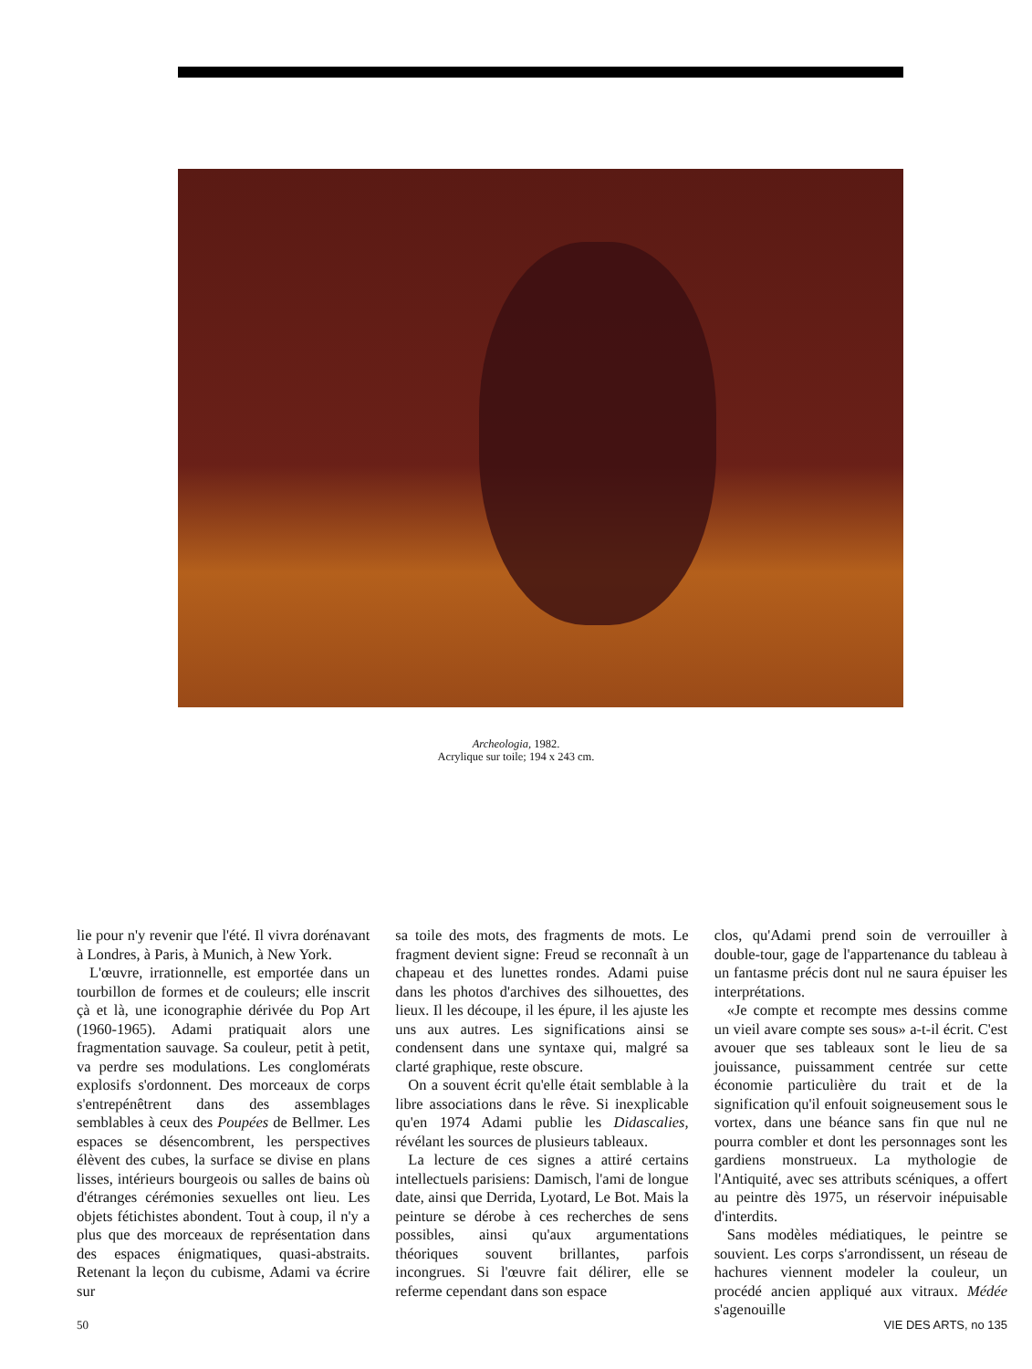Archeologia, 1982.
Acrylique sur toile; 194 x 243 cm.
lie pour n'y revenir que l'été. Il vivra dorénavant à Londres, à Paris, à Munich, à New York.
L'œuvre, irrationnelle, est emportée dans un tourbillon de formes et de couleurs; elle inscrit çà et là, une iconographie dérivée du Pop Art (1960-1965). Adami pratiquait alors une fragmentation sauvage. Sa couleur, petit à petit, va perdre ses modulations. Les conglomérats explosifs s'ordonnent. Des morceaux de corps s'entrepénêtrent dans des assemblages semblables à ceux des Poupées de Bellmer. Les espaces se désencombrent, les perspectives élèvent des cubes, la surface se divise en plans lisses, intérieurs bourgeois ou salles de bains où d'étranges cérémonies sexuelles ont lieu. Les objets fétichistes abondent. Tout à coup, il n'y a plus que des morceaux de représentation dans des espaces énigmatiques, quasi-abstraits. Retenant la leçon du cubisme, Adami va écrire sur
sa toile des mots, des fragments de mots. Le fragment devient signe: Freud se reconnaît à un chapeau et des lunettes rondes. Adami puise dans les photos d'archives des silhouettes, des lieux. Il les découpe, il les épure, il les ajuste les uns aux autres. Les significations ainsi se condensent dans une syntaxe qui, malgré sa clarté graphique, reste obscure.
On a souvent écrit qu'elle était semblable à la libre associations dans le rêve. Si inexplicable qu'en 1974 Adami publie les Didascalies, révélant les sources de plusieurs tableaux.
La lecture de ces signes a attiré certains intellectuels parisiens: Damisch, l'ami de longue date, ainsi que Derrida, Lyotard, Le Bot. Mais la peinture se dérobe à ces recherches de sens possibles, ainsi qu'aux argumentations théoriques souvent brillantes, parfois incongrues. Si l'œuvre fait délirer, elle se referme cependant dans son espace
clos, qu'Adami prend soin de verrouiller à double-tour, gage de l'appartenance du tableau à un fantasme précis dont nul ne saura épuiser les interprétations.
«Je compte et recompte mes dessins comme un vieil avare compte ses sous» a-t-il écrit. C'est avouer que ses tableaux sont le lieu de sa jouissance, puissamment centrée sur cette économie particulière du trait et de la signification qu'il enfouit soigneusement sous le vortex, dans une béance sans fin que nul ne pourra combler et dont les personnages sont les gardiens monstrueux. La mythologie de l'Antiquité, avec ses attributs scéniques, a offert au peintre dès 1975, un réservoir inépuisable d'interdits.
Sans modèles médiatiques, le peintre se souvient. Les corps s'arrondissent, un réseau de hachures viennent modeler la couleur, un procédé ancien appliqué aux vitraux. Médée s'agenouille
50 VIE DES ARTS, no 135